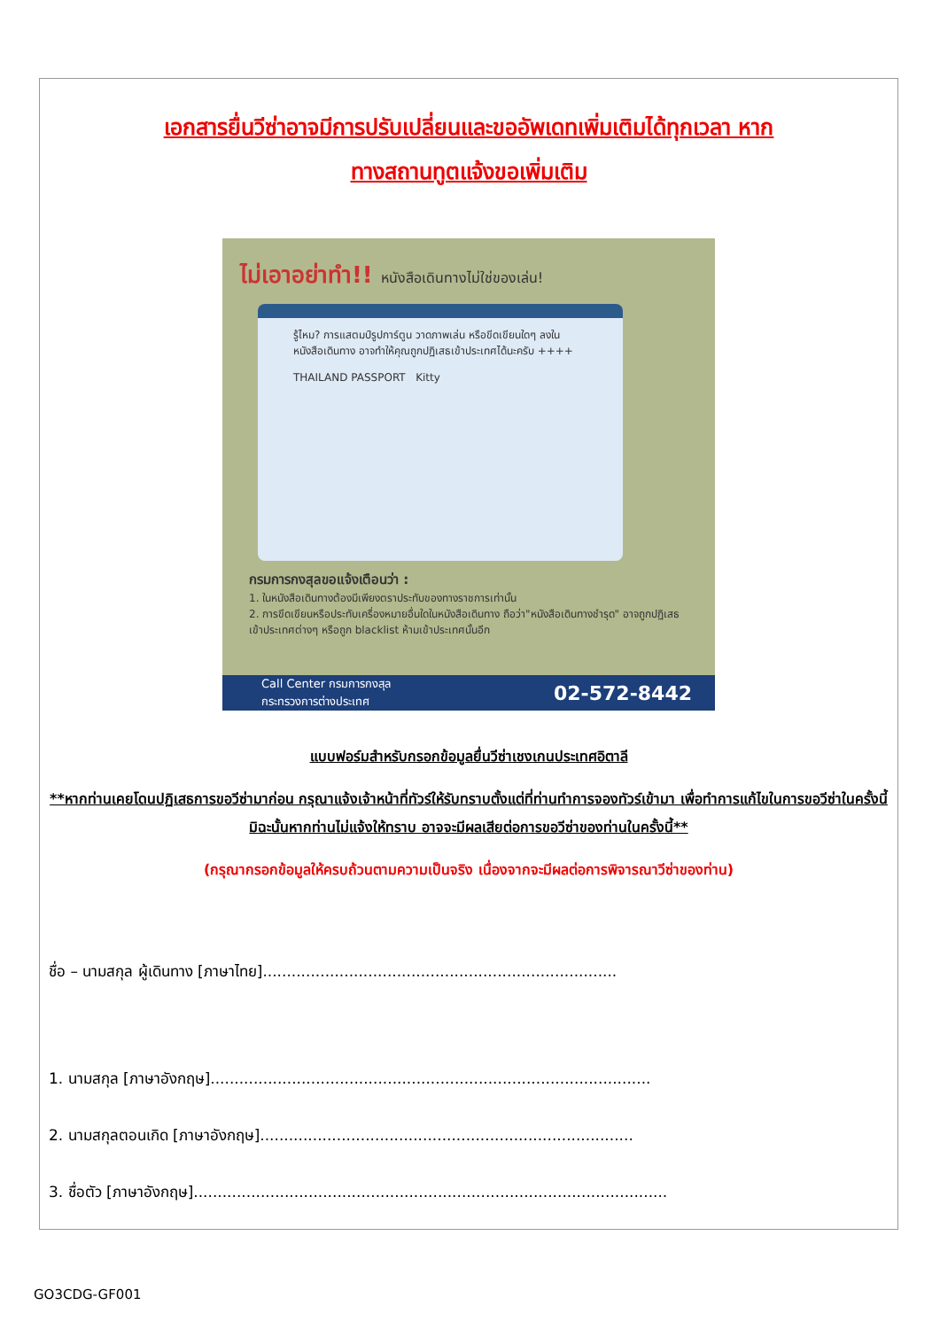เอกสารยื่นวีซ่าอาจมีการปรับเปลี่ยนและขออัพเดทเพิ่มเติมได้ทุกเวลา หาก
ทางสถานทูตแจ้งขอเพิ่มเติม
ไม่เอาอย่าทำ!! หนังสือเดินทางไม่ใช่ของเล่น!
รู้ไหม? การแสตมป์รูปการ์ตูน วาดภาพเล่น หรือขีดเขียนใดๆ ลงในหนังสือเดินทาง อาจทำให้คุณถูกปฏิเสธเข้าประเทศได้นะครับ ++++
THAILAND PASSPORT Kitty
กรมการกงสุลขอแจ้งเตือนว่า :
1. ในหนังสือเดินทางต้องมีเพียงตราประทับของทางราชการเท่านั้น
2. การขีดเขียนหรือประทับเครื่องหมายอื่นใดในหนังสือเดินทาง ถือว่า"หนังสือเดินทางชำรุด" อาจถูกปฏิเสธเข้าประเทศต่างๆ หรือถูก blacklist ห้ามเข้าประเทศนั้นอีก
Call Center กรมการกงสุล
กระทรวงการต่างประเทศ 02-572-8442
แบบฟอร์มสำหรับกรอกข้อมูลยื่นวีซ่าเชงเกนประเทศอิตาลี
**หากท่านเคยโดนปฏิเสธการขอวีซ่ามาก่อน กรุณาแจ้งเจ้าหน้าที่ทัวร์ให้รับทราบตั้งแต่ที่ท่านทำการจองทัวร์เข้ามา เพื่อทำการแก้ไขในการขอวีซ่าในครั้งนี้ มิฉะนั้นหากท่านไม่แจ้งให้ทราบ อาจจะมีผลเสียต่อการขอวีซ่าของท่านในครั้งนี้**
(กรุณากรอกข้อมูลให้ครบถ้วนตามความเป็นจริง เนื่องจากจะมีผลต่อการพิจารณาวีซ่าของท่าน)
ชื่อ – นามสกุล ผู้เดินทาง [ภาษาไทย]..........................................................................
1. นามสกุล [ภาษาอังกฤษ]............................................................................................
2. นามสกุลตอนเกิด [ภาษาอังกฤษ]..............................................................................
3. ชื่อตัว [ภาษาอังกฤษ]...................................................................................................
GO3CDG-GF001